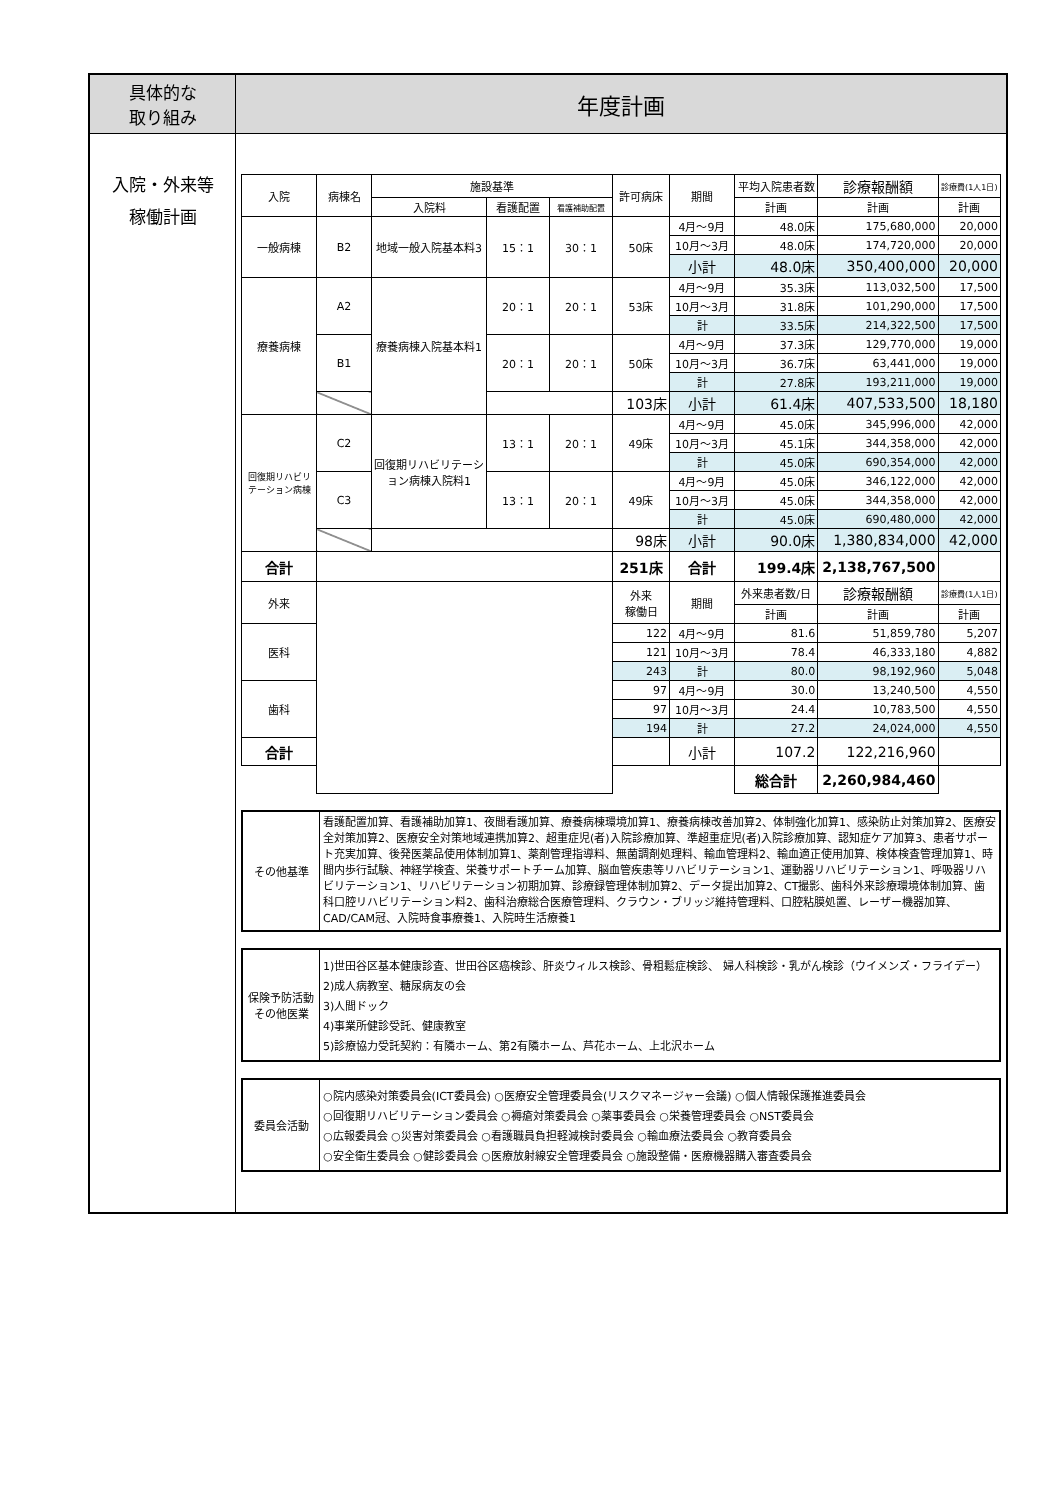| 具体的な 取り組み | 年度計画 |
| 入院・外来等 稼働計画 | / 入院 / 病棟名 / 施設基準 / / / 許可病床 / 期間 / 平均入院患者数 / 診療報酬額 / 診療費(1人1日) / / --- / --- / --- / --- / --- / --- / --- / --- / --- / --- / / / / 入院料 / 看護配置 / 看護補助配置 / / / 計画 / 計画 / 計画 / / 一般病棟 / B2 / 地域一般入院基本料3 / 15：1 / 30：1 / 50床 / 4月～9月 / 48.0床 / 175,680,000 / 20,000 / / / / / / / / 10月～3月 / 48.0床 / 174,720,000 / 20,000 / / / / / / / / 小計 / 48.0床 / 350,400,000 / 20,000 / / 療養病棟 / A2 / 療養病棟入院基本料1 / 20：1 / 20：1 / 53床 / 4月～9月 / 35.3床 / 113,032,500 / 17,500 / / / / / / / / 10月～3月 / 31.8床 / 101,290,000 / 17,500 / / / / / / / / 計 / 33.5床 / 214,322,500 / 17,500 / / / B1 / / 20：1 / 20：1 / 50床 / 4月～9月 / 37.3床 / 129,770,000 / 19,000 / / / / / / / / 10月～3月 / 36.7床 / 63,441,000 / 19,000 / / / / / / / / 計 / 27.8床 / 193,211,000 / 19,000 / / / / / / / 103床 / 小計 / 61.4床 / 407,533,500 / 18,180 / / 回復期リハビリテーション病棟 / C2 / 回復期リハビリテーション病棟入院料1 / 13：1 / 20：1 / 49床 / 4月～9月 / 45.0床 / 345,996,000 / 42,000 / / / / / / / / 10月～3月 / 45.1床 / 344,358,000 / 42,000 / / / / / / / / 計 / 45.0床 / 690,354,000 / 42,000 / / / C3 / / 13：1 / 20：1 / 49床 / 4月～9月 / 45.0床 / 346,122,000 / 42,000 / / / / / / / / 10月～3月 / 45.0床 / 344,358,000 / 42,000 / / / / / / / / 計 / 45.0床 / 690,480,000 / 42,000 / / / / / / / 98床 / 小計 / 90.0床 / 1,380,834,000 / 42,000 / / 合計 / / / / / 251床 / 合計 / 199.4床 / 2,138,767,500 / / / 外来 / / / / / 外来 稼働日 / 期間 / 外来患者数/日 / 診療報酬額 / 診療費(1人1日) / / / / / / / / / 計画 / 計画 / 計画 / / 医科 / / / / / 122 / 4月～9月 / 81.6 / 51,859,780 / 5,207 / / / / / / / 121 / 10月～3月 / 78.4 / 46,333,180 / 4,882 / / / / / / / 243 / 計 / 80.0 / 98,192,960 / 5,048 / / 歯科 / / / / / 97 / 4月～9月 / 30.0 / 13,240,500 / 4,550 / / / / / / / 97 / 10月～3月 / 24.4 / 10,783,500 / 4,550 / / / / / / / 194 / 計 / 27.2 / 24,024,000 / 4,550 / / 合計 / / / / / / 小計 / 107.2 / 122,216,960 / / / / / / / / / / 総合計 / 2,260,984,460 / / / その他基準 / 看護配置加算、看護補助加算1、夜間看護加算、療養病棟環境加算1、療養病棟改善加算2、体制強化加算1、感染防止対策加算2、医療安全対策加算2、医療安全対策地域連携加算2、超重症児(者)入院診療加算、準超重症児(者)入院診療加算、認知症ケア加算3、患者サポート充実加算、後発医薬品使用体制加算1、薬剤管理指導料、無菌調剤処理料、輸血管理料2、輸血適正使用加算、検体検査管理加算1、時間内歩行試験、神経学検査、栄養サポートチーム加算、脳血管疾患等リハビリテーション1、運動器リハビリテーション1、呼吸器リハビリテーション1、リハビリテーション初期加算、診療録管理体制加算2、データ提出加算2、CT撮影、歯科外来診療環境体制加算、歯科口腔リハビリテーション料2、歯科治療総合医療管理料、クラウン・ブリッジ維持管理料、口腔粘膜処置、レーザー機器加算、CAD/CAM冠、入院時食事療養1、入院時生活療養1 / / 保険予防活動 その他医業 / 1)世田谷区基本健康診査、世田谷区癌検診、肝炎ウィルス検診、骨粗鬆症検診、 婦人科検診・乳がん検診（ウイメンズ・フライデー） 2)成人病教室、糖尿病友の会 3)人間ドック 4)事業所健診受託、健康教室 5)診療協力受託契約：有隣ホーム、第2有隣ホーム、芦花ホーム、上北沢ホーム / / 委員会活動 / ○院内感染対策委員会(ICT委員会) ○医療安全管理委員会(リスクマネージャー会議) ○個人情報保護推進委員会 ○回復期リハビリテーション委員会 ○褥瘡対策委員会 ○薬事委員会 ○栄養管理委員会 ○NST委員会 ○広報委員会 ○災害対策委員会 ○看護職員負担軽減検討委員会 ○輸血療法委員会 ○教育委員会 ○安全衛生委員会 ○健診委員会 ○医療放射線安全管理委員会 ○施設整備・医療機器購入審査委員会 / |